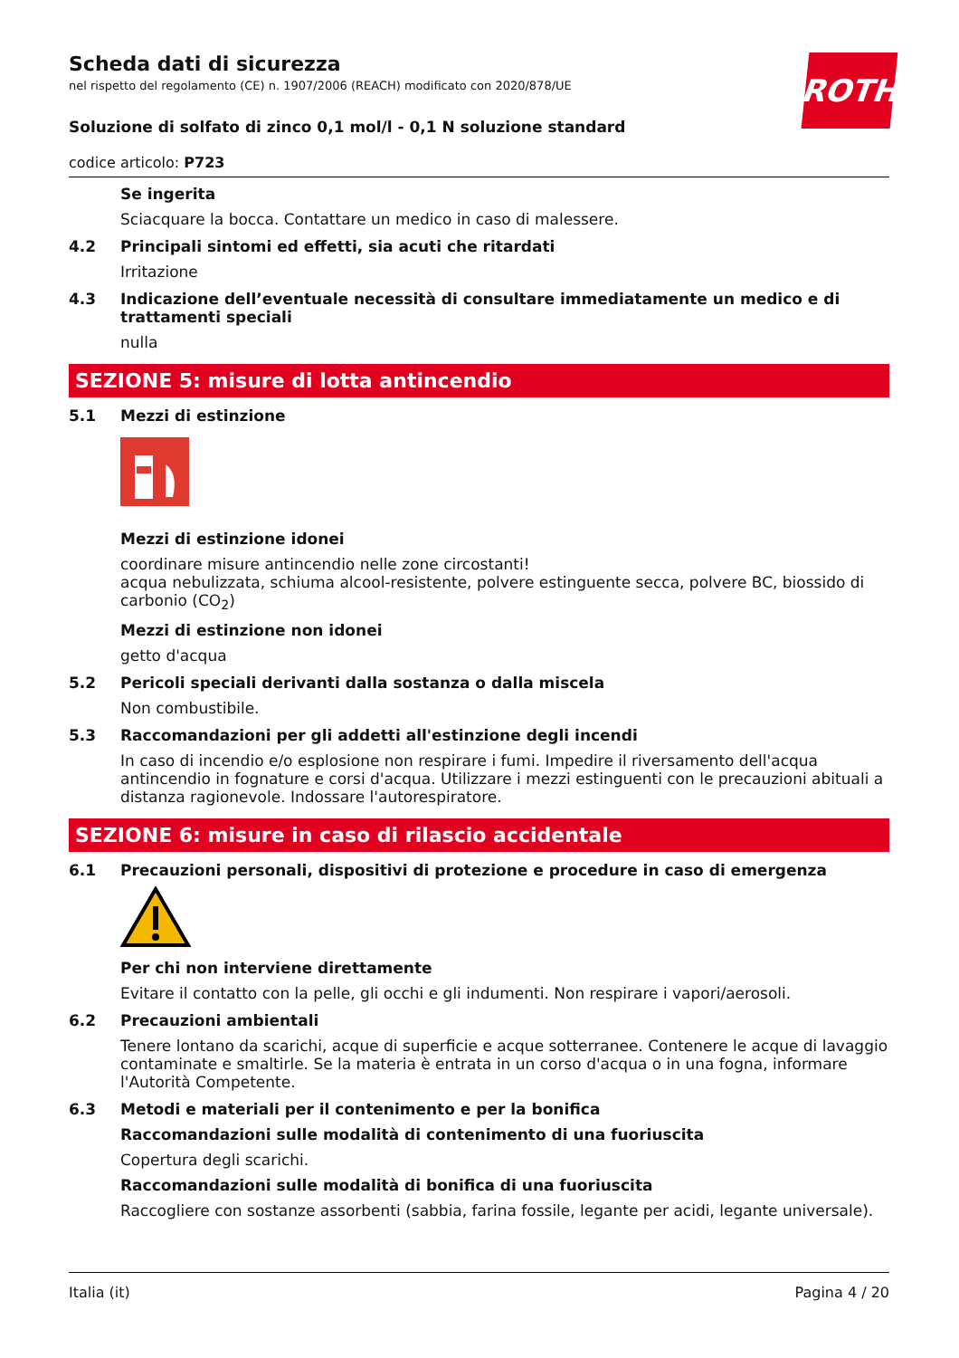ROTH
Scheda dati di sicurezza
nel rispetto del regolamento (CE) n. 1907/2006 (REACH) modificato con 2020/878/UE
Soluzione di solfato di zinco 0,1 mol/l - 0,1 N soluzione standard
codice articolo: P723
Se ingerita
Sciacquare la bocca. Contattare un medico in caso di malessere.
4.2 Principali sintomi ed effetti, sia acuti che ritardati
Irritazione
4.3 Indicazione dell’eventuale necessità di consultare immediatamente un medico e di trattamenti speciali
nulla
SEZIONE 5: misure di lotta antincendio
5.1 Mezzi di estinzione
Mezzi di estinzione idonei
coordinare misure antincendio nelle zone circostanti!
acqua nebulizzata, schiuma alcool-resistente, polvere estinguente secca, polvere BC, biossido di car­bonio (CO<sub>2</sub>)
Mezzi di estinzione non idonei
getto d'acqua
5.2 Pericoli speciali derivanti dalla sostanza o dalla miscela
Non combustibile.
5.3 Raccomandazioni per gli addetti all'estinzione degli incendi
In caso di incendio e/o esplosione non respirare i fumi. Impedire il riversamento dell'acqua antincen­dio in fognature e corsi d'acqua. Utilizzare i mezzi estinguenti con le precauzioni abituali a distanza ra­gionevole. Indossare l'autorespiratore.
SEZIONE 6: misure in caso di rilascio accidentale
6.1 Precauzioni personali, dispositivi di protezione e procedure in caso di emergenza
Per chi non interviene direttamente
Evitare il contatto con la pelle, gli occhi e gli indumenti. Non respirare i vapori/aerosoli.
6.2 Precauzioni ambientali
Tenere lontano da scarichi, acque di superficie e acque sotterranee. Contenere le acque di lavaggio contaminate e smaltirle. Se la materia è entrata in un corso d'acqua o in una fogna, informare l'Auto­rità Competente.
6.3 Metodi e materiali per il contenimento e per la bonifica
Raccomandazioni sulle modalità di contenimento di una fuoriuscita
Copertura degli scarichi.
Raccomandazioni sulle modalità di bonifica di una fuoriuscita
Raccogliere con sostanze assorbenti (sabbia, farina fossile, legante per acidi, legante universale).
Italia (it) Pagina 4 / 20